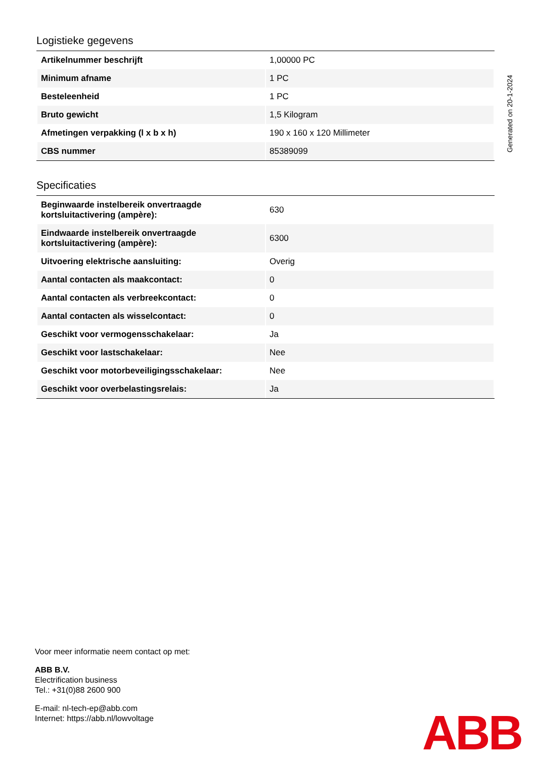Logistieke gegevens
| Artikelnummer beschrijft | 1,00000 PC |
| Minimum afname | 1 PC |
| Besteleenheid | 1 PC |
| Bruto gewicht | 1,5 Kilogram |
| Afmetingen verpakking (l x b x h) | 190 x 160 x 120 Millimeter |
| CBS nummer | 85389099 |
Specificaties
| Beginwaarde instelbereik onvertraagde kortsluitactivering (ampère): | 630 |
| Eindwaarde instelbereik onvertraagde kortsluitactivering (ampère): | 6300 |
| Uitvoering elektrische aansluiting: | Overig |
| Aantal contacten als maakcontact: | 0 |
| Aantal contacten als verbreekcontact: | 0 |
| Aantal contacten als wisselcontact: | 0 |
| Geschikt voor vermogensschakelaar: | Ja |
| Geschikt voor lastschakelaar: | Nee |
| Geschikt voor motorbeveiligingsschakelaar: | Nee |
| Geschikt voor overbelastingsrelais: | Ja |
Generated on 20-1-2024
Voor meer informatie neem contact op met:
ABB B.V.
Electrification business
Tel.: +31(0)88 2600 900
E-mail: nl-tech-ep@abb.com
Internet: https://abb.nl/lowvoltage
ABB